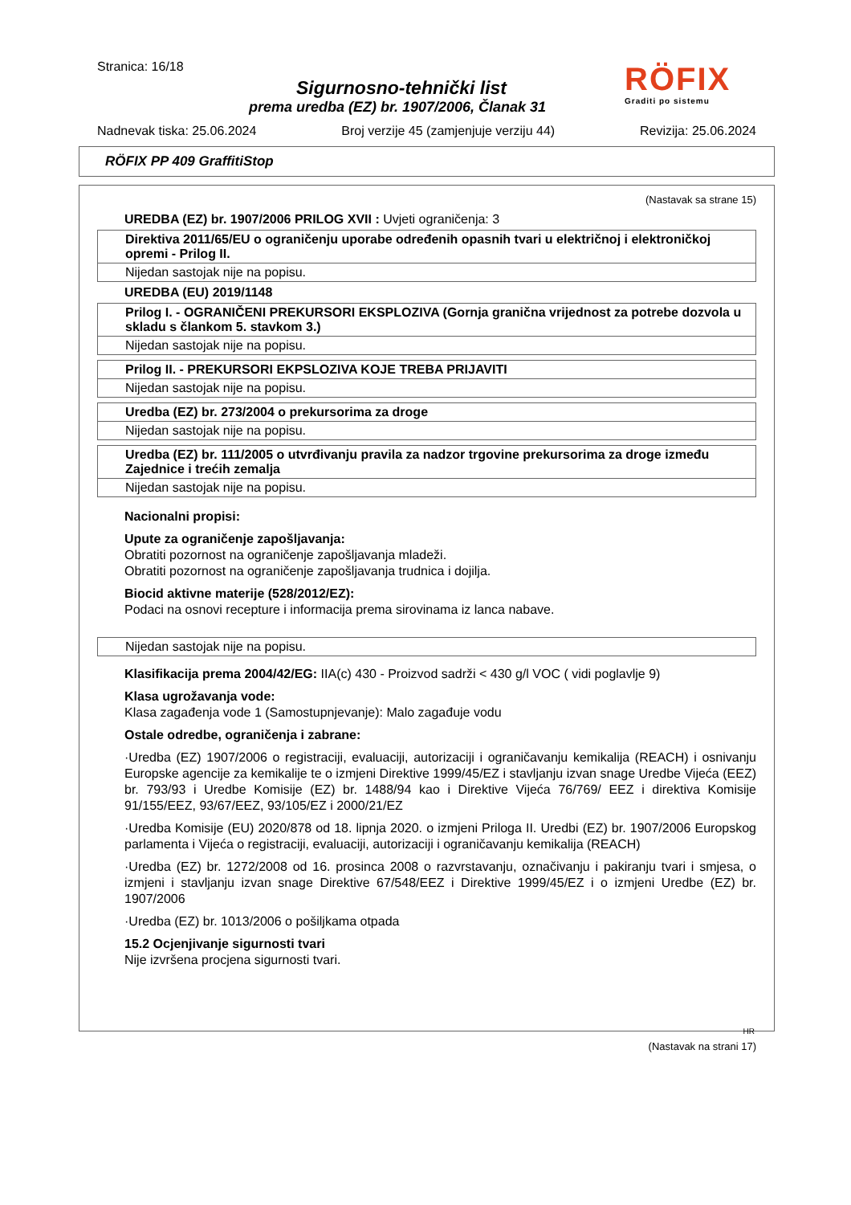RÖFIX
Graditi po sistemu
Stranica: 16/18
Sigurnosno-tehnički list
prema uredba (EZ) br. 1907/2006, Članak 31
Nadnevak tiska: 25.06.2024 Broj verzije 45 (zamjenjuje verziju 44) Revizija: 25.06.2024
RÖFIX PP 409 GraffitiStop
(Nastavak sa strane 15)
UREDBA (EZ) br. 1907/2006 PRILOG XVII : Uvjeti ograničenja: 3
| Direktiva 2011/65/EU o ograničenju uporabe određenih opasnih tvari u električnoj i elektroničkoj opremi - Prilog II. |
| Nijedan sastojak nije na popisu. |
UREDBA (EU) 2019/1148
| Prilog I. - OGRANIČENI PREKURSORI EKSPLOZIVA (Gornja granična vrijednost za potrebe dozvola u skladu s člankom 5. stavkom 3.) |
| Nijedan sastojak nije na popisu. |
| Prilog II. - PREKURSORI EKPSLOZIVA KOJE TREBA PRIJAVITI |
| Nijedan sastojak nije na popisu. |
| Uredba (EZ) br. 273/2004 o prekursorima za droge |
| Nijedan sastojak nije na popisu. |
| Uredba (EZ) br. 111/2005 o utvrđivanju pravila za nadzor trgovine prekursorima za droge između Zajednice i trećih zemalja |
| Nijedan sastojak nije na popisu. |
Nacionalni propisi:
Upute za ograničenje zapošljavanja:
Obratiti pozornost na ograničenje zapošljavanja mladeži.
Obratiti pozornost na ograničenje zapošljavanja trudnica i dojilja.
Biocid aktivne materije (528/2012/EZ):
Podaci na osnovi recepture i informacija prema sirovinama iz lanca nabave.
| Nijedan sastojak nije na popisu. |
Klasifikacija prema 2004/42/EG: IIA(c) 430 - Proizvod sadrži < 430 g/l VOC ( vidi poglavlje 9)
Klasa ugrožavanja vode:
Klasa zagađenja vode 1 (Samostupnjevanje): Malo zagađuje vodu
Ostale odredbe, ograničenja i zabrane:
·Uredba (EZ) 1907/2006 o registraciji, evaluaciji, autorizaciji i ograničavanju kemikalija (REACH) i osnivanju Europske agencije za kemikalije te o izmjeni Direktive 1999/45/EZ i stavljanju izvan snage Uredbe Vijeća (EEZ) br. 793/93 i Uredbe Komisije (EZ) br. 1488/94 kao i Direktive Vijeća 76/769/ EEZ i direktiva Komisije 91/155/EEZ, 93/67/EEZ, 93/105/EZ i 2000/21/EZ
·Uredba Komisije (EU) 2020/878 od 18. lipnja 2020. o izmjeni Priloga II. Uredbi (EZ) br. 1907/2006 Europskog parlamenta i Vijeća o registraciji, evaluaciji, autorizaciji i ograničavanju kemikalija (REACH)
·Uredba (EZ) br. 1272/2008 od 16. prosinca 2008 o razvrstavanju, označivanju i pakiranju tvari i smjesa, o izmjeni i stavljanju izvan snage Direktive 67/548/EEZ i Direktive 1999/45/EZ i o izmjeni Uredbe (EZ) br. 1907/2006
·Uredba (EZ) br. 1013/2006 o pošiljkama otpada
15.2 Ocjenjivanje sigurnosti tvari
Nije izvršena procjena sigurnosti tvari.
HR
(Nastavak na strani 17)